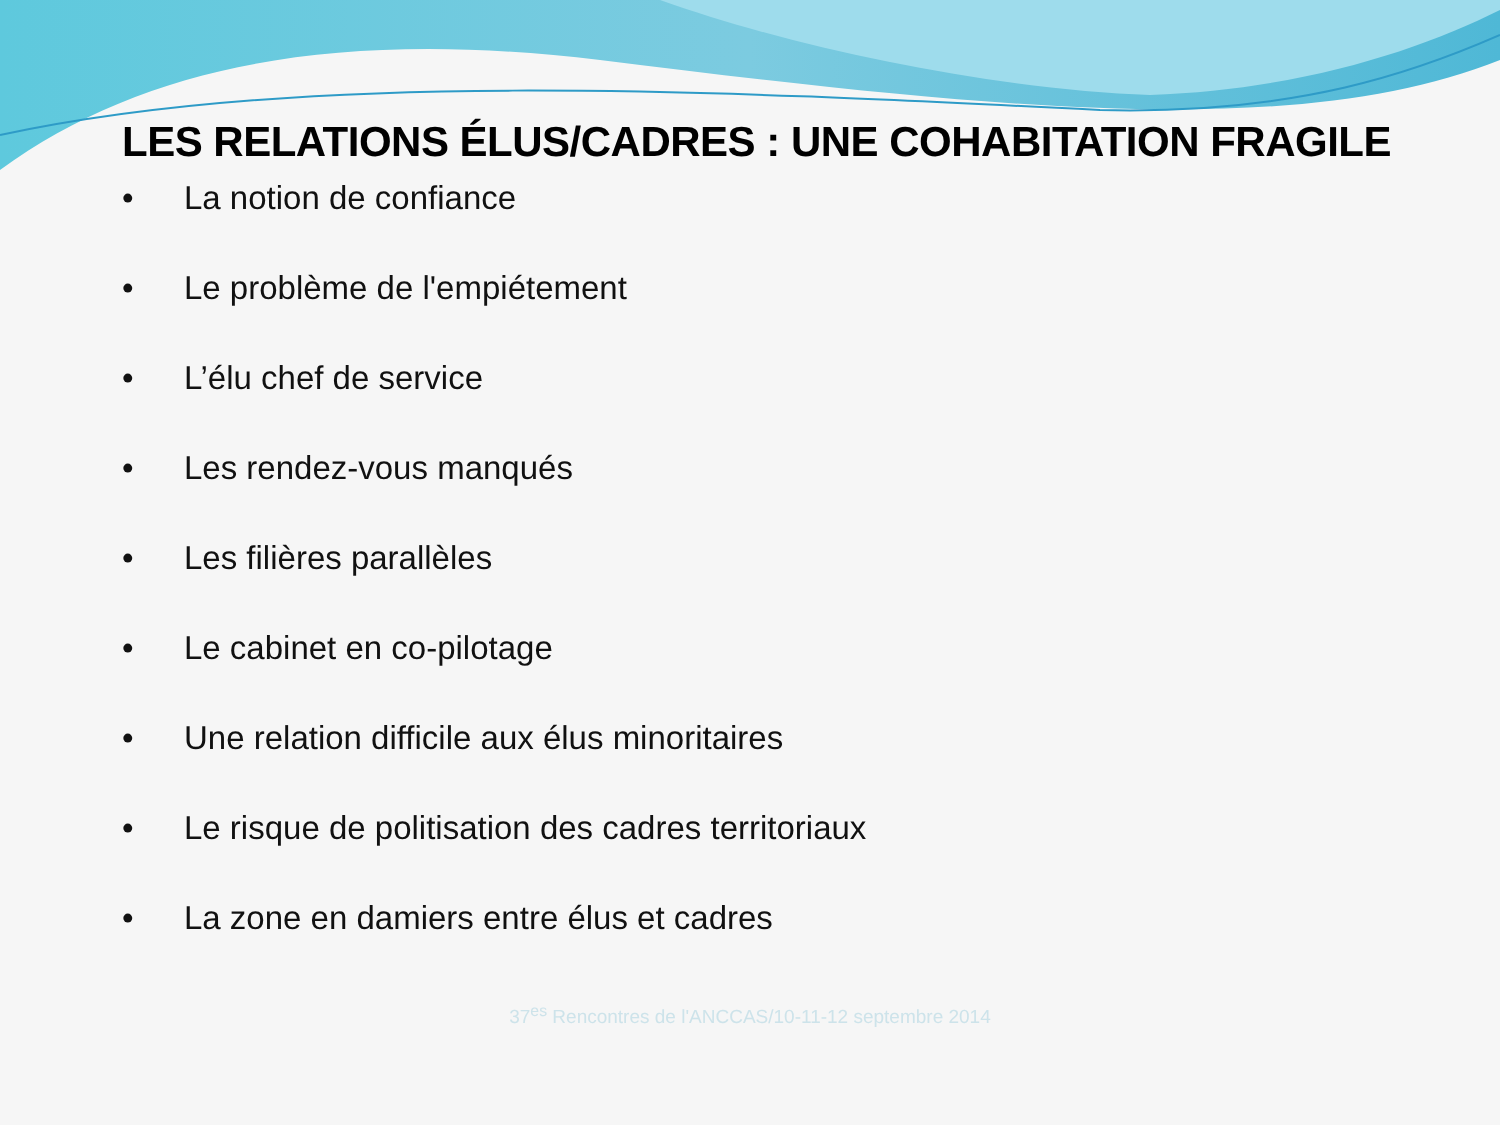LES RELATIONS ÉLUS/CADRES : UNE COHABITATION FRAGILE
• La notion de confiance
• Le problème de l'empiétement
• L’élu chef de service
• Les rendez-vous manqués
• Les filières parallèles
• Le cabinet en co-pilotage
• Une relation difficile aux élus minoritaires
• Le risque de politisation des cadres territoriaux
• La zone en damiers entre élus et cadres
37<sup>es</sup> Rencontres de l'ANCCAS/10-11-12 septembre 2014